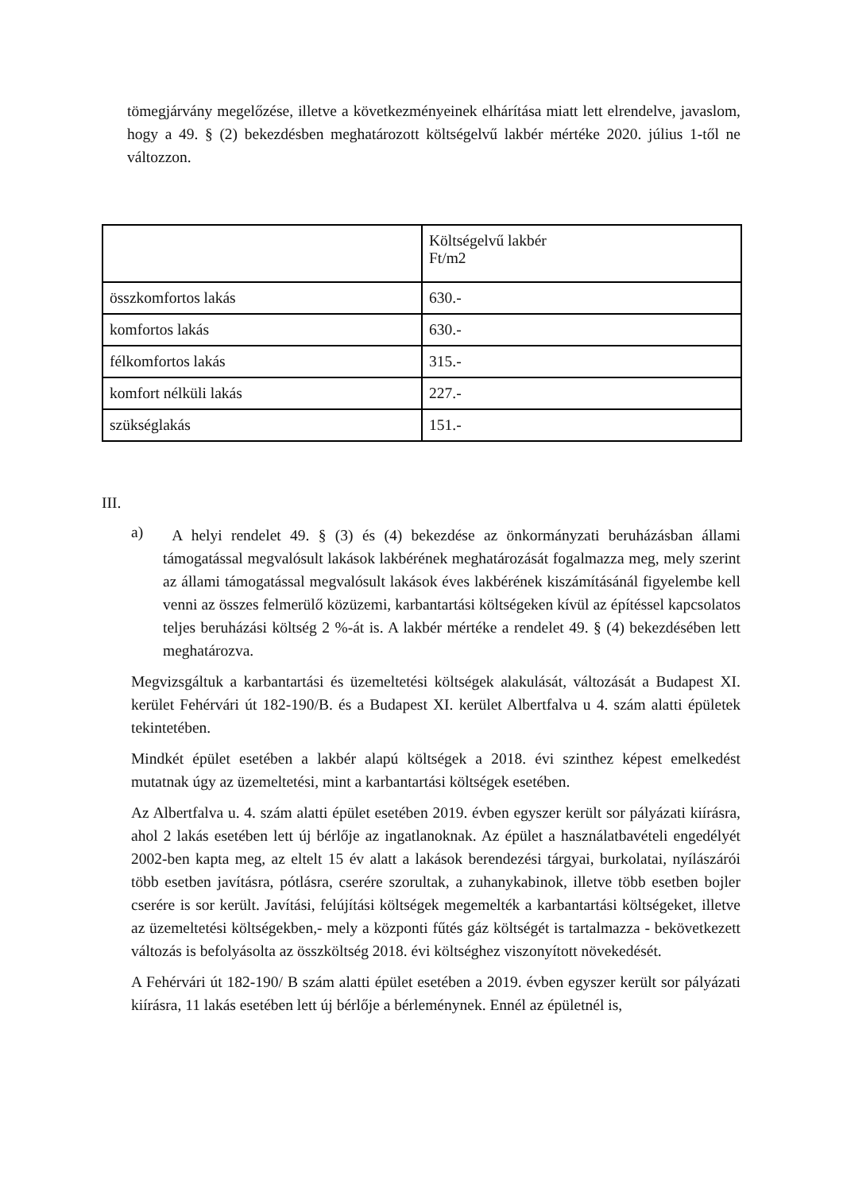tömegjárvány megelőzése, illetve a következményeinek elhárítása miatt lett elrendelve, javaslom, hogy a 49. § (2) bekezdésben meghatározott költségelvű lakbér mértéke 2020. július 1-től ne változzon.
| | Költségelvű lakbér Ft/m2 |
| összkomfortos lakás | 630.- |
| komfortos lakás | 630.- |
| félkomfortos lakás | 315.- |
| komfort nélküli lakás | 227.- |
| szükséglakás | 151.- |
III.
a)
A helyi rendelet 49. § (3) és (4) bekezdése az önkormányzati beruházásban állami támogatással megvalósult lakások lakbérének meghatározását fogalmazza meg, mely szerint az állami támogatással megvalósult lakások éves lakbérének kiszámításánál figyelembe kell venni az összes felmerülő közüzemi, karbantartási költségeken kívül az építéssel kapcsolatos teljes beruházási költség 2 %-át is. A lakbér mértéke a rendelet 49. § (4) bekezdésében lett meghatározva.
Megvizsgáltuk a karbantartási és üzemeltetési költségek alakulását, változását a Budapest XI. kerület Fehérvári út 182-190/B. és a Budapest XI. kerület Albertfalva u 4. szám alatti épületek tekintetében.
Mindkét épület esetében a lakbér alapú költségek a 2018. évi szinthez képest emelkedést mutatnak úgy az üzemeltetési, mint a karbantartási költségek esetében.
Az Albertfalva u. 4. szám alatti épület esetében 2019. évben egyszer került sor pályázati kiírásra, ahol 2 lakás esetében lett új bérlője az ingatlanoknak. Az épület a használatbavételi engedélyét 2002-ben kapta meg, az eltelt 15 év alatt a lakások berendezési tárgyai, burkolatai, nyílászárói több esetben javításra, pótlásra, cserére szorultak, a zuhanykabinok, illetve több esetben bojler cserére is sor került. Javítási, felújítási költségek megemelték a karbantartási költségeket, illetve az üzemeltetési költségekben,- mely a központi fűtés gáz költségét is tartalmazza - bekövetkezett változás is befolyásolta az összköltség 2018. évi költséghez viszonyított növekedését.
A Fehérvári út 182-190/ B szám alatti épület esetében a 2019. évben egyszer került sor pályázati kiírásra, 11 lakás esetében lett új bérlője a bérleménynek. Ennél az épületnél is,